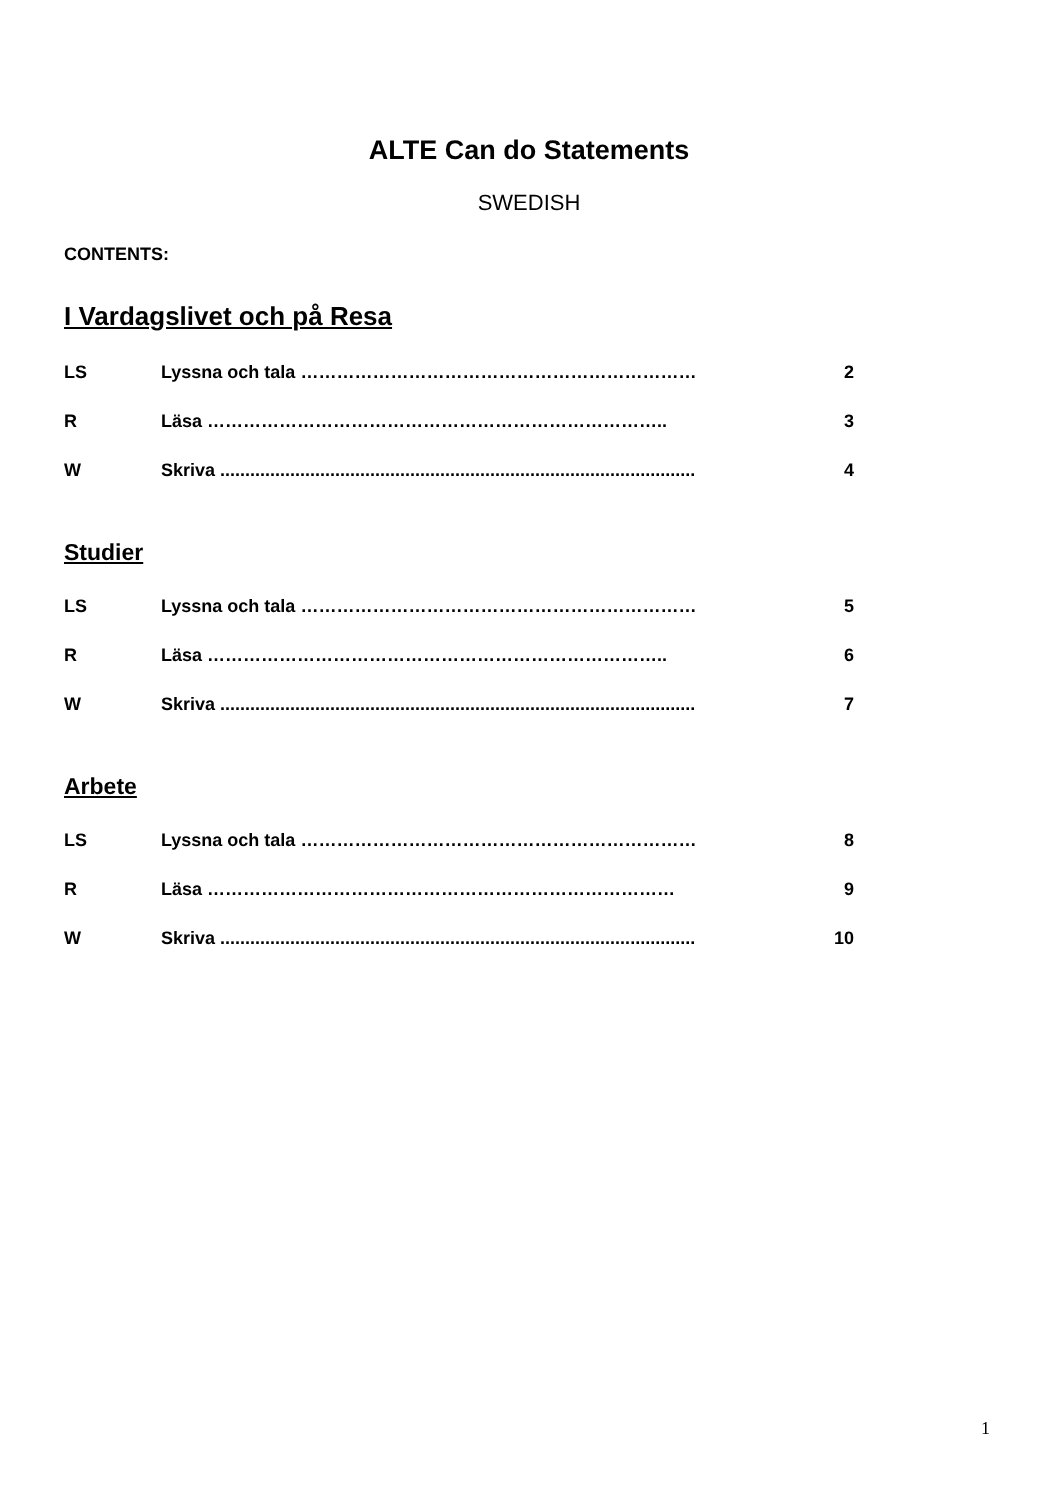ALTE Can do Statements
SWEDISH
CONTENTS:
I Vardagslivet och på Resa
LS Lyssna och tala ………………………………………………………… 2
R Läsa ………………………………………………………………….. 3
W Skriva ............................................................................................... 4
Studier
LS Lyssna och tala ………………………………………………………… 5
R Läsa ………………………………………………………………….. 6
W Skriva ............................................................................................... 7
Arbete
LS Lyssna och tala ………………………………………………………… 8
R Läsa …………………………………………………………………… 9
W Skriva ............................................................................................... 10
1